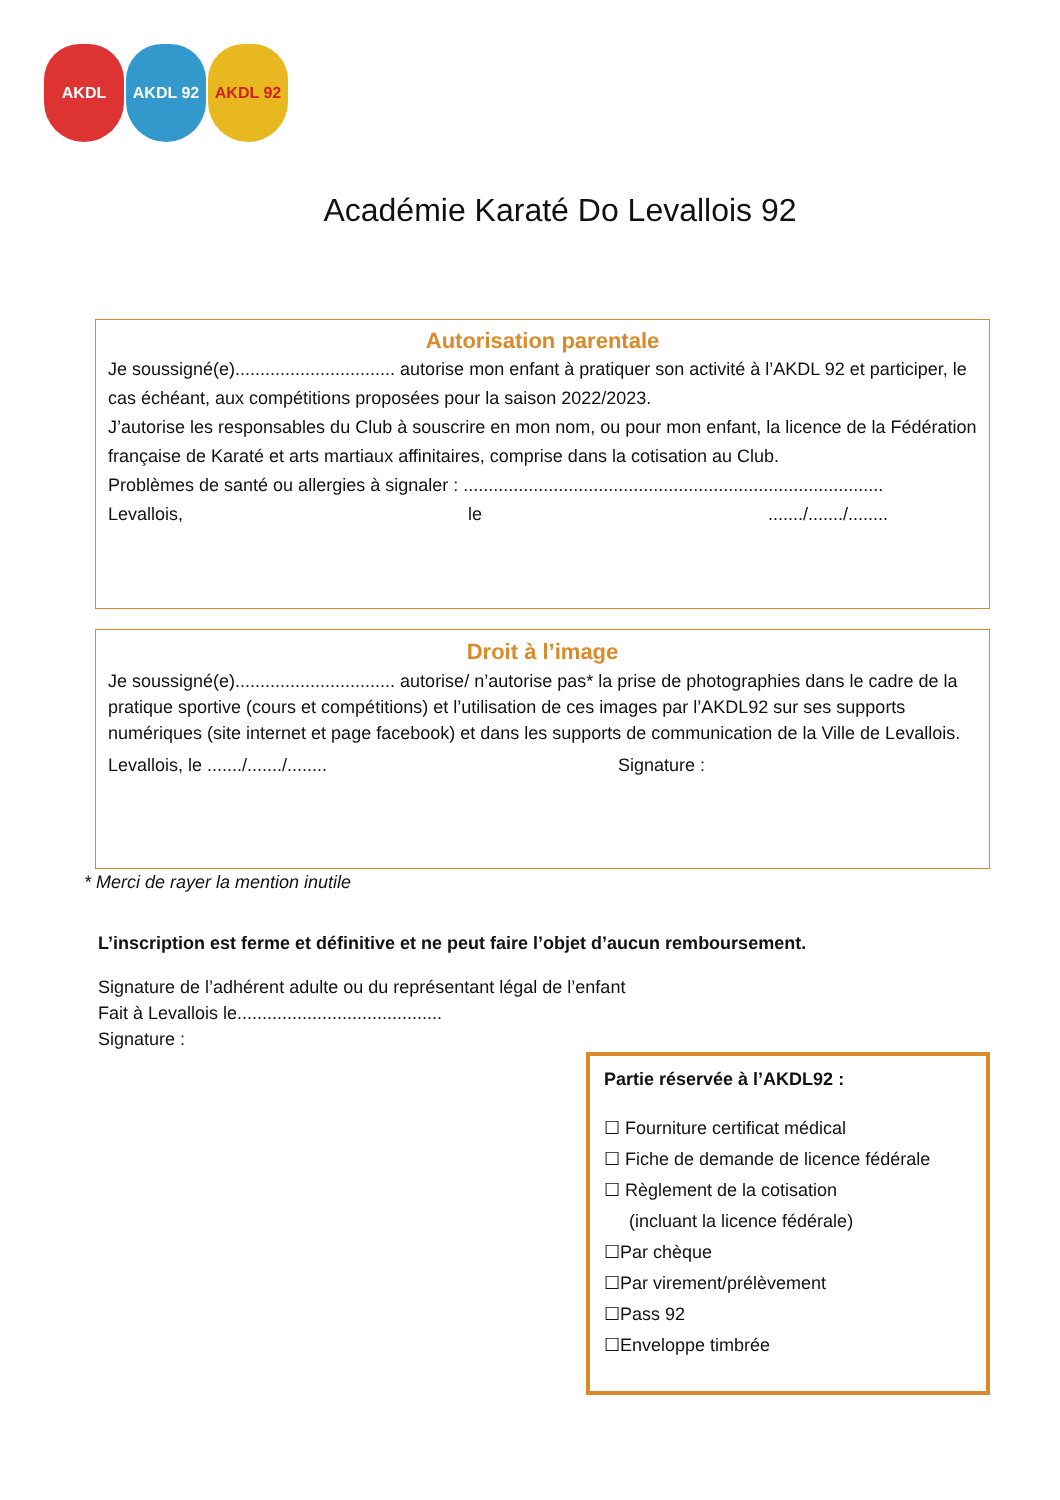AKDL AKDL 92 AKDL 92
Académie Karaté Do Levallois 92
Autorisation parentale
Je soussigné(e)................................ autorise mon enfant à pratiquer son activité à l’AKDL 92 et participer, le cas échéant, aux compétitions proposées pour la saison 2022/2023.
J’autorise les responsables du Club à souscrire en mon nom, ou pour mon enfant, la licence de la Fédération française de Karaté et arts martiaux affinitaires, comprise dans la cotisation au Club.
Problèmes de santé ou allergies à signaler : ....................................................................................
Levallois, le......./......./........
Droit à l’image
Je soussigné(e)................................ autorise/ n’autorise pas* la prise de photographies dans le cadre de la pratique sportive (cours et compétitions) et l’utilisation de ces images par l’AKDL92 sur ses supports numériques (site internet et page facebook) et dans les supports de communication de la Ville de Levallois.
Levallois, le ......./......./........ Signature :
* Merci de rayer la mention inutile
L’inscription est ferme et définitive et ne peut faire l’objet d’aucun remboursement.
Signature de l’adhérent adulte ou du représentant légal de l’enfant
Fait à Levallois le.........................................
Signature :
Partie réservée à l’AKDL92 :
☐ Fourniture certificat médical
☐ Fiche de demande de licence fédérale
☐ Règlement de la cotisation
(incluant la licence fédérale)
☐Par chèque
☐Par virement/prélèvement
☐Pass 92
☐Enveloppe timbrée